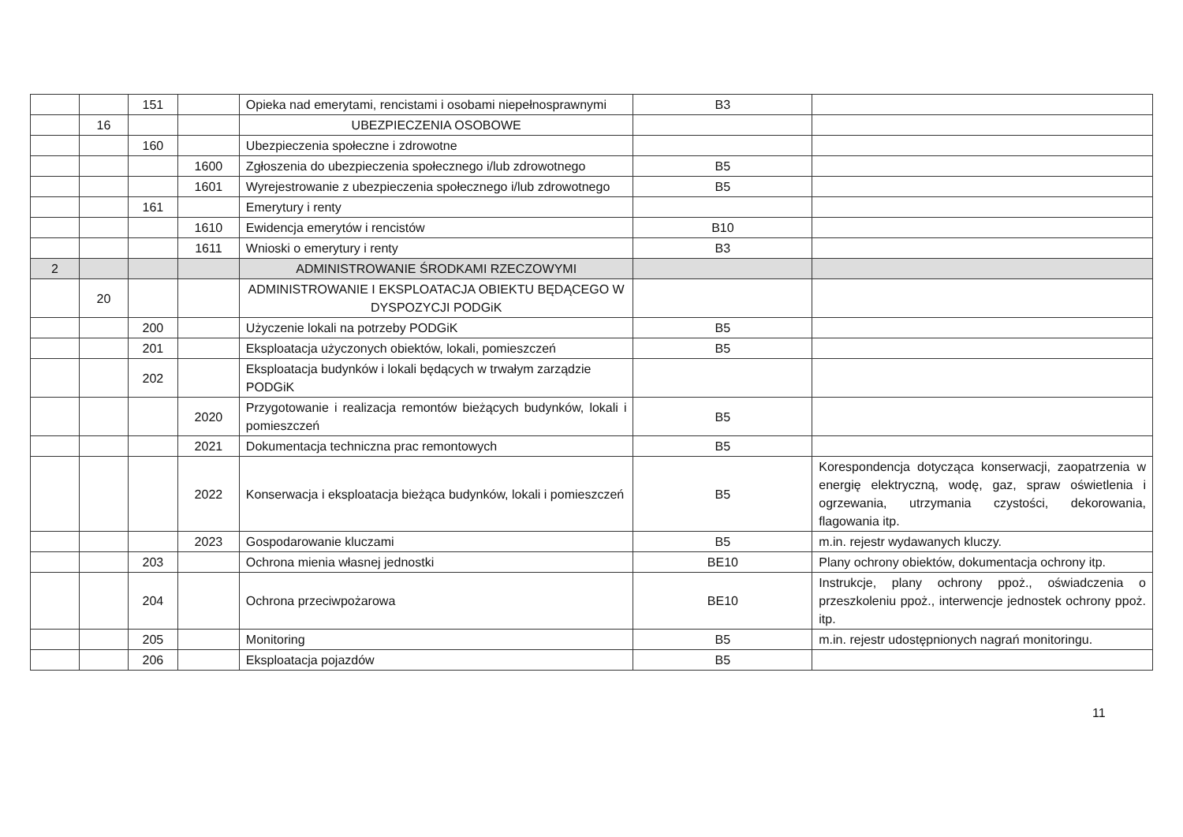| | | 151 | | Opieka nad emerytami, rencistami i osobami niepełnosprawnymi | B3 | |
| | 16 | | | UBEZPIECZENIA OSOBOWE | | |
| | | 160 | | Ubezpieczenia społeczne i zdrowotne | | |
| | | | 1600 | Zgłoszenia do ubezpieczenia społecznego i/lub zdrowotnego | B5 | |
| | | | 1601 | Wyrejestrowanie z ubezpieczenia społecznego i/lub zdrowotnego | B5 | |
| | | 161 | | Emerytury i renty | | |
| | | | 1610 | Ewidencja emerytów i rencistów | B10 | |
| | | | 1611 | Wnioski o emerytury i renty | B3 | |
| 2 | | | | ADMINISTROWANIE ŚRODKAMI RZECZOWYMI | | |
| | 20 | | | ADMINISTROWANIE I EKSPLOATACJA OBIEKTU BĘDĄCEGO W DYSPOZYCJI PODGiK | | |
| | | 200 | | Użyczenie lokali na potrzeby PODGiK | B5 | |
| | | 201 | | Eksploatacja użyczonych obiektów, lokali, pomieszczeń | B5 | |
| | | 202 | | Eksploatacja budynków i lokali będących w trwałym zarządzie PODGiK | | |
| | | | 2020 | Przygotowanie i realizacja remontów bieżących budynków, lokali i pomieszczeń | B5 | |
| | | | 2021 | Dokumentacja techniczna prac remontowych | B5 | |
| | | | 2022 | Konserwacja i eksploatacja bieżąca budynków, lokali i pomieszczeń | B5 | Korespondencja dotycząca konserwacji, zaopatrzenia w energię elektryczną, wodę, gaz, spraw oświetlenia i ogrzewania, utrzymania czystości, dekorowania, flagowania itp. |
| | | | 2023 | Gospodarowanie kluczami | B5 | m.in. rejestr wydawanych kluczy. |
| | | 203 | | Ochrona mienia własnej jednostki | BE10 | Plany ochrony obiektów, dokumentacja ochrony itp. |
| | | 204 | | Ochrona przeciwpożarowa | BE10 | Instrukcje, plany ochrony ppoż., oświadczenia o przeszkoleniu ppoż., interwencje jednostek ochrony ppoż. itp. |
| | | 205 | | Monitoring | B5 | m.in. rejestr udostępnionych nagrań monitoringu. |
| | | 206 | | Eksploatacja pojazdów | B5 | |
11